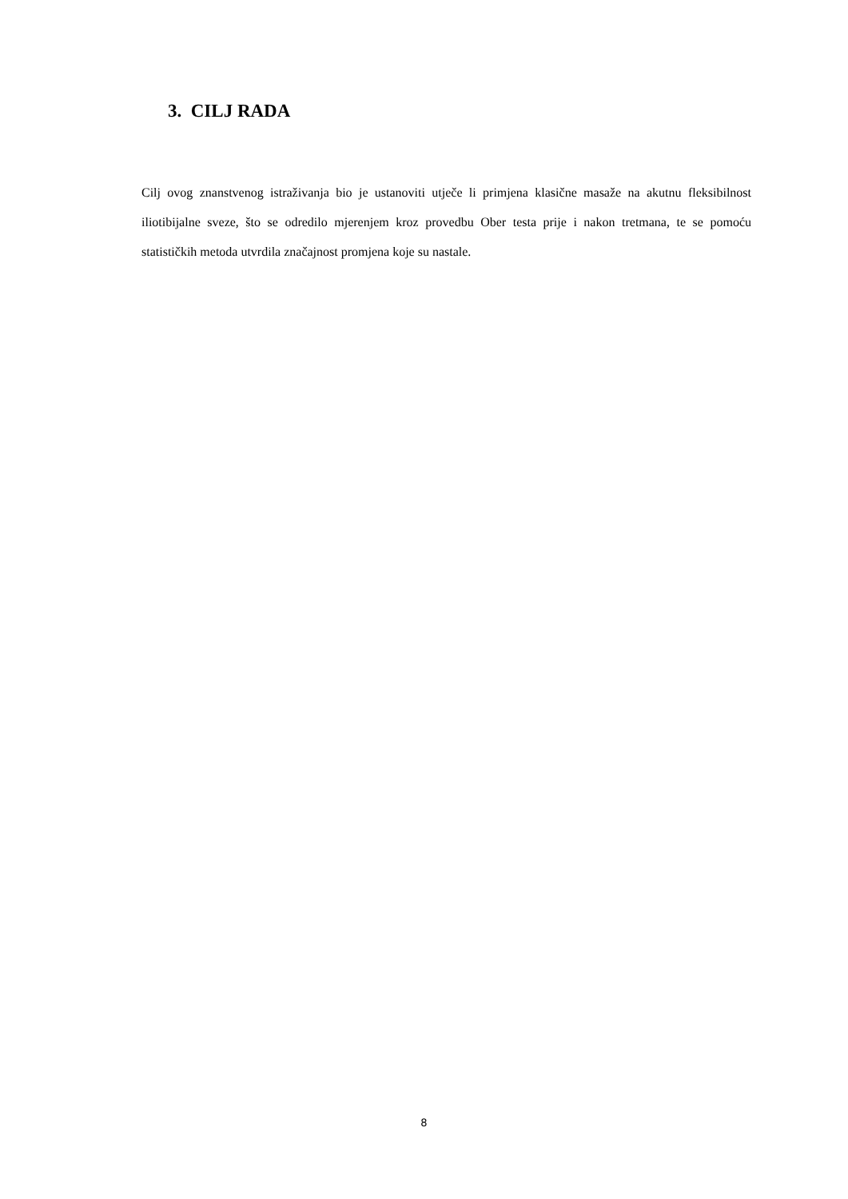3. CILJ RADA
Cilj ovog znanstvenog istraživanja bio je ustanoviti utječe li primjena klasične masaže na akutnu fleksibilnost iliotibijalne sveze, što se odredilo mjerenjem kroz provedbu Ober testa prije i nakon tretmana, te se pomoću statističkih metoda utvrdila značajnost promjena koje su nastale.
8